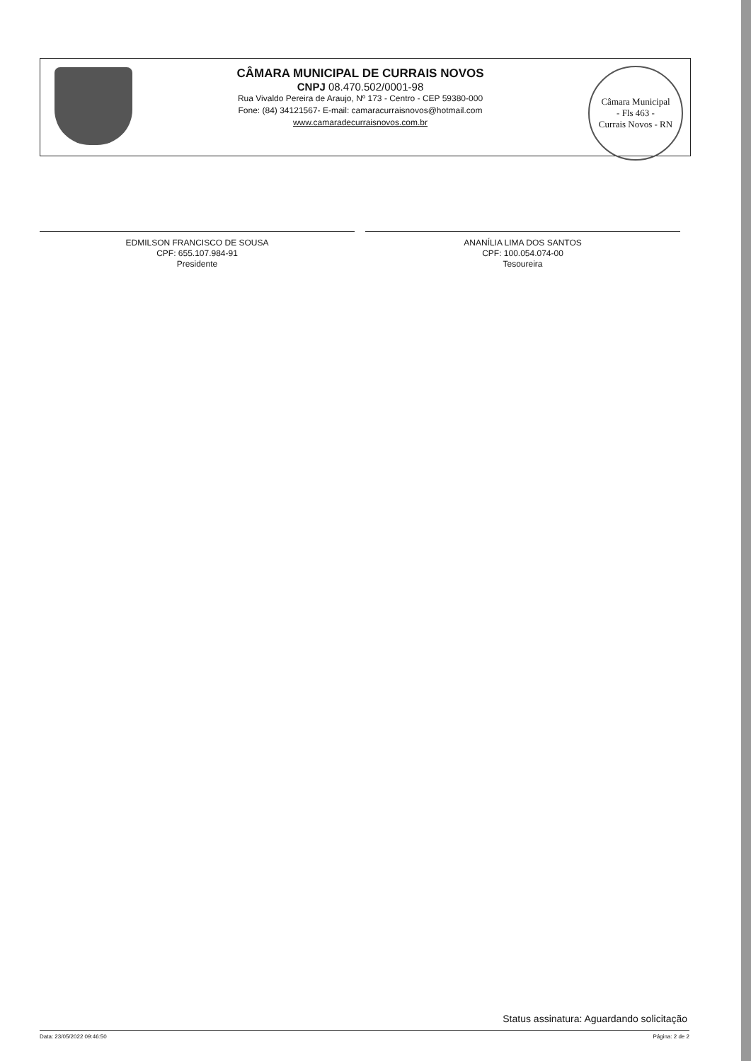CÂMARA MUNICIPAL DE CURRAIS NOVOS
CNPJ 08.470.502/0001-98
Rua Vivaldo Pereira de Araujo, Nº 173 - Centro - CEP 59380-000
Fone: (84) 34121567- E-mail: camaracurraisnovos@hotmail.com
www.camaradecurraisnovos.com.br
Câmara Municipal
- Fls 463 -
Currais Novos - RN
EDMILSON FRANCISCO DE SOUSA
CPF: 655.107.984-91
Presidente
ANANÍLIA LIMA DOS SANTOS
CPF: 100.054.074-00
Tesoureira
Status assinatura: Aguardando solicitação
Data: 23/05/2022 09:46:50 Página: 2 de 2